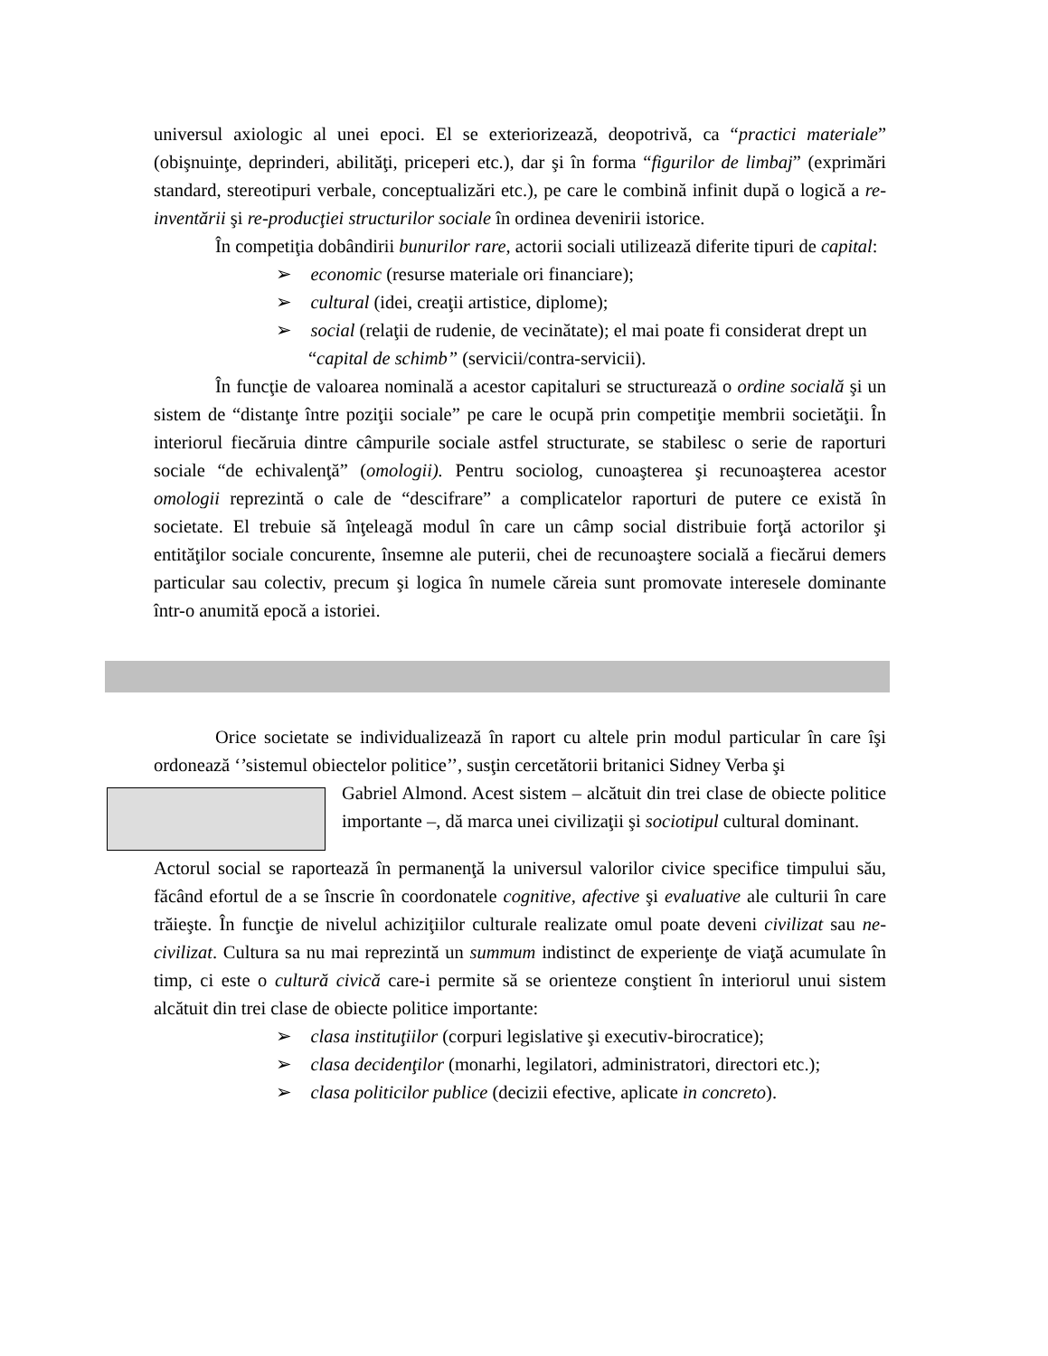universul axiologic al unei epoci. El se exteriorizează, deopotrivă, ca “practici materiale” (obişnuinţe, deprinderi, abilităţi, priceperi etc.), dar şi în forma “figurilor de limbaj” (exprimări standard, stereotipuri verbale, conceptualizări etc.), pe care le combină infinit după o logică a re-inventării şi re-producţiei structurilor sociale în ordinea devenirii istorice.
În competiţia dobândirii bunurilor rare, actorii sociali utilizează diferite tipuri de capital:
➢ economic (resurse materiale ori financiare);
➢ cultural (idei, creaţii artistice, diplome);
➢ social (relaţii de rudenie, de vecinătate); el mai poate fi considerat drept un “capital de schimb” (servicii/contra-servicii).
În funcţie de valoarea nominală a acestor capitaluri se structurează o ordine socială şi un sistem de “distanţe între poziţii sociale” pe care le ocupă prin competiţie membrii societăţii. În interiorul fiecăruia dintre câmpurile sociale astfel structurate, se stabilesc o serie de raporturi sociale “de echivalenţă” (omologii). Pentru sociolog, cunoaşterea şi recunoaşterea acestor omologii reprezintă o cale de “descifrare” a complicatelor raporturi de putere ce există în societate. El trebuie să înţeleagă modul în care un câmp social distribuie forţă actorilor şi entităţilor sociale concurente, însemne ale puterii, chei de recunoaştere socială a fiecărui demers particular sau colectiv, precum şi logica în numele căreia sunt promovate interesele dominante într-o anumită epocă a istoriei.
Orice societate se individualizează în raport cu altele prin modul particular în care îşi ordonează ‘’sistemul obiectelor politice’’, susţin cercetătorii britanici Sidney Verba şi
Gabriel Almond. Acest sistem – alcătuit din trei clase de obiecte politice importante –, dă marca unei civilizaţii şi sociotipul cultural dominant.
Actorul social se raportează în permanenţă la universul valorilor civice specifice timpului său, făcând efortul de a se înscrie în coordonatele cognitive, afective şi evaluative ale culturii în care trăieşte. În funcţie de nivelul achiziţiilor culturale realizate omul poate deveni civilizat sau ne-civilizat. Cultura sa nu mai reprezintă un summum indistinct de experienţe de viaţă acumulate în timp, ci este o cultură civică care-i permite să se orienteze conştient în interiorul unui sistem alcătuit din trei clase de obiecte politice importante:
➢ clasa instituţiilor (corpuri legislative şi executiv-birocratice);
➢ clasa decidenţilor (monarhi, legilatori, administratori, directori etc.);
➢ clasa politicilor publice (decizii efective, aplicate in concreto).